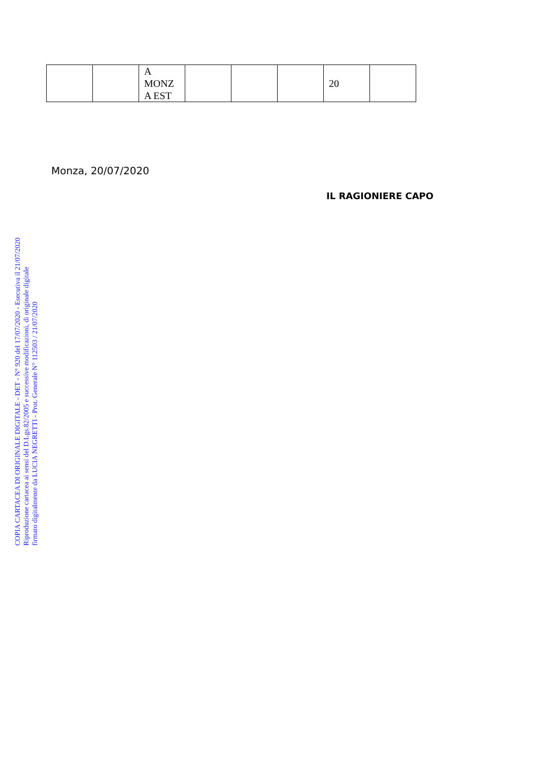| | | A MONZ A EST | | | | 20 | |
Monza, 20/07/2020
IL RAGIONIERE CAPO
COPIA CARTACEA DI ORIGINALE DIGITALE - DET - N° 920 del 17/07/2020 - Esecutiva il 21/07/2020
Riproduzione cartacea ai sensi del D.Lgs.82/2005 e successive modificazioni, di originale digitale
firmato digitalmente da LUCIA NEGRETTI - Prot. Generale N° 112503 / 21/07/2020